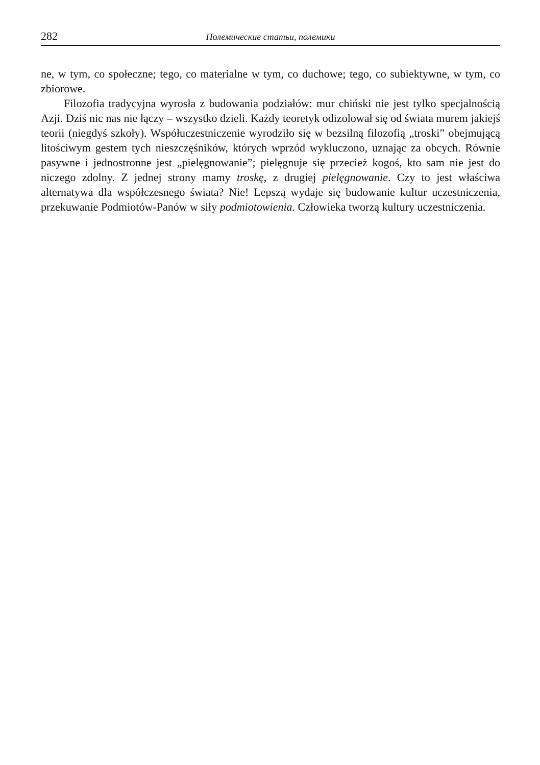282 Полемические статьи, полемики
ne, w tym, co społeczne; tego, co materialne w tym, co duchowe; tego, co subiektywne, w tym, co zbiorowe.
Filozofia tradycyjna wyrosła z budowania podziałów: mur chiński nie jest tylko specjalnością Azji. Dziś nic nas nie łączy – wszystko dzieli. Każdy teoretyk odizolował się od świata murem jakiejś teorii (niegdyś szkoły). Współuczestniczenie wyrodziło się w bezsilną filozofią „troski” obejmującą litościwym gestem tych nieszczęśników, których wprzód wykluczono, uznając za obcych. Równie pasywne i jednostronne jest „pielęgnowanie”; pielęgnuje się przecież kogoś, kto sam nie jest do niczego zdolny. Z jednej strony mamy troskę, z drugiej pielęgnowanie. Czy to jest właściwa alternatywa dla współczesnego świata? Nie! Lepszą wydaje się budowanie kultur uczestniczenia, przekuwanie Podmiotów-Panów w siły podmiotowienia. Człowieka tworzą kultury uczestniczenia.